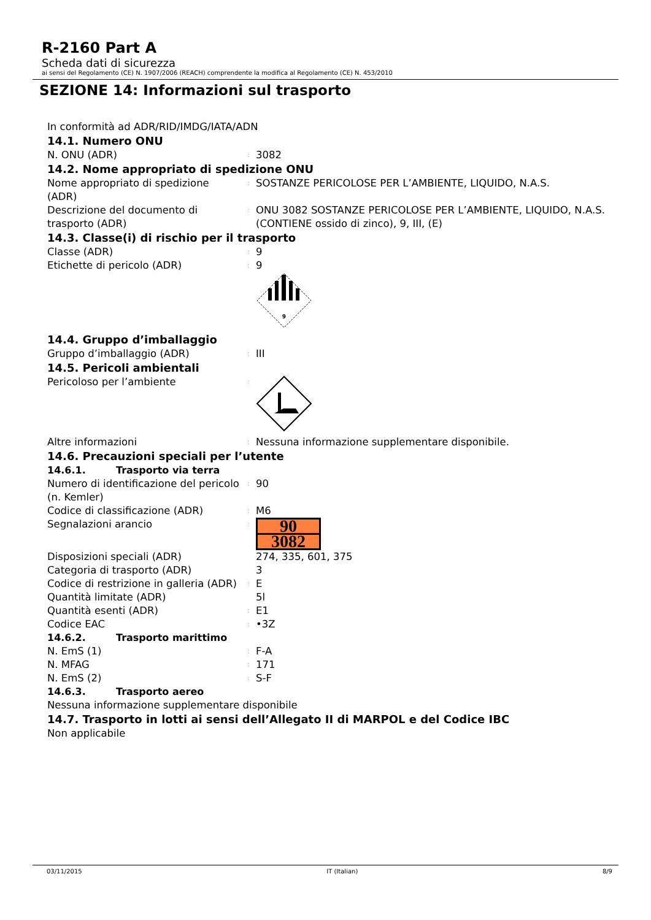R-2160 Part A
Scheda dati di sicurezza
ai sensi del Regolamento (CE) N. 1907/2006 (REACH) comprendente la modifica al Regolamento (CE) N. 453/2010
SEZIONE 14: Informazioni sul trasporto
In conformità ad ADR/RID/IMDG/IATA/ADN
14.1. Numero ONU
N. ONU (ADR)
:
3082
14.2. Nome appropriato di spedizione ONU
Nome appropriato di spedizione (ADR)
:
SOSTANZE PERICOLOSE PER L’AMBIENTE, LIQUIDO, N.A.S.
Descrizione del documento di trasporto (ADR)
:
ONU 3082 SOSTANZE PERICOLOSE PER L’AMBIENTE, LIQUIDO, N.A.S. (CONTIENE ossido di zinco), 9, III, (E)
14.3. Classe(i) di rischio per il trasporto
Classe (ADR)
:
9
Etichette di pericolo (ADR)
:
9
9
14.4. Gruppo d’imballaggio
Gruppo d’imballaggio (ADR)
:
III
14.5. Pericoli ambientali
Pericoloso per l’ambiente
:
Altre informazioni
:
Nessuna informazione supplementare disponibile.
14.6. Precauzioni speciali per l’utente
14.6.1. Trasporto via terra
Numero di identificazione del pericolo (n. Kemler)
:
90
Codice di classificazione (ADR)
:
M6
Segnalazioni arancio
:
90
3082
Disposizioni speciali (ADR) 274, 335, 601, 375
Categoria di trasporto (ADR) 3
Codice di restrizione in galleria (ADR)
:
E
Quantità limitate (ADR) 5l
Quantità esenti (ADR)
:
E1
Codice EAC
:
•3Z
14.6.2. Trasporto marittimo
N. EmS (1)
:
F-A
N. MFAG
:
171
N. EmS (2)
:
S-F
14.6.3. Trasporto aereo
Nessuna informazione supplementare disponibile
14.7. Trasporto in lotti ai sensi dell’Allegato II di MARPOL e del Codice IBC
Non applicabile
03/11/2015 IT (Italian) 8/9